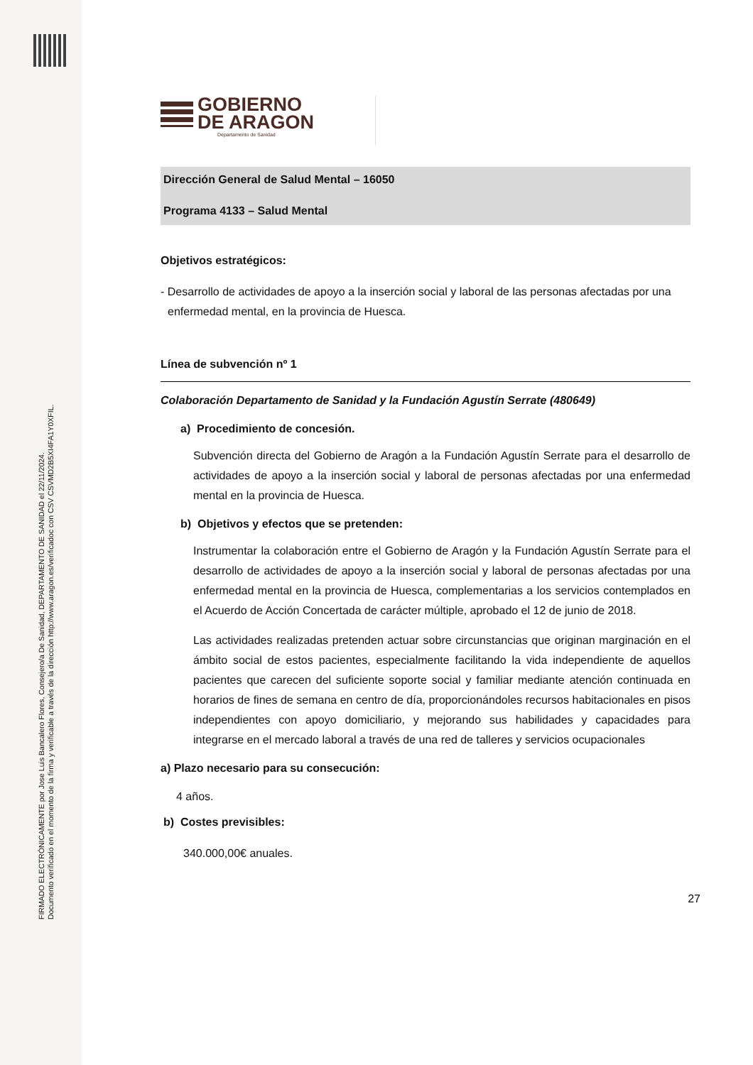FIRMADO ELECTRÓNICAMENTE por Jose Luis Bancalero Flores, Consejero/a De Sanidad, DEPARTAMENTO DE SANIDAD el 22/11/2024.
Documento verificado en el momento de la firma y verificable a través de la dirección http://www.aragon.es/verificadoc con CSV CSVMD2B5XI4FA1Y0XFIL.
GOBIERNO
DE ARAGON
Departamento de Sanidad
Dirección General de Salud Mental – 16050
Programa 4133 – Salud Mental
Objetivos estratégicos:
- Desarrollo de actividades de apoyo a la inserción social y laboral de las personas afectadas por una enfermedad mental, en la provincia de Huesca.
Línea de subvención nº 1
Colaboración Departamento de Sanidad y la Fundación Agustín Serrate (480649)
a) Procedimiento de concesión.
Subvención directa del Gobierno de Aragón a la Fundación Agustín Serrate para el desarrollo de actividades de apoyo a la inserción social y laboral de personas afectadas por una enfermedad mental en la provincia de Huesca.
b) Objetivos y efectos que se pretenden:
Instrumentar la colaboración entre el Gobierno de Aragón y la Fundación Agustín Serrate para el desarrollo de actividades de apoyo a la inserción social y laboral de personas afectadas por una enfermedad mental en la provincia de Huesca, complementarias a los servicios contemplados en el Acuerdo de Acción Concertada de carácter múltiple, aprobado el 12 de junio de 2018.
Las actividades realizadas pretenden actuar sobre circunstancias que originan marginación en el ámbito social de estos pacientes, especialmente facilitando la vida independiente de aquellos pacientes que carecen del suficiente soporte social y familiar mediante atención continuada en horarios de fines de semana en centro de día, proporcionándoles recursos habitacionales en pisos independientes con apoyo domiciliario, y mejorando sus habilidades y capacidades para integrarse en el mercado laboral a través de una red de talleres y servicios ocupacionales
a) Plazo necesario para su consecución:
4 años.
b) Costes previsibles:
340.000,00€ anuales.
27